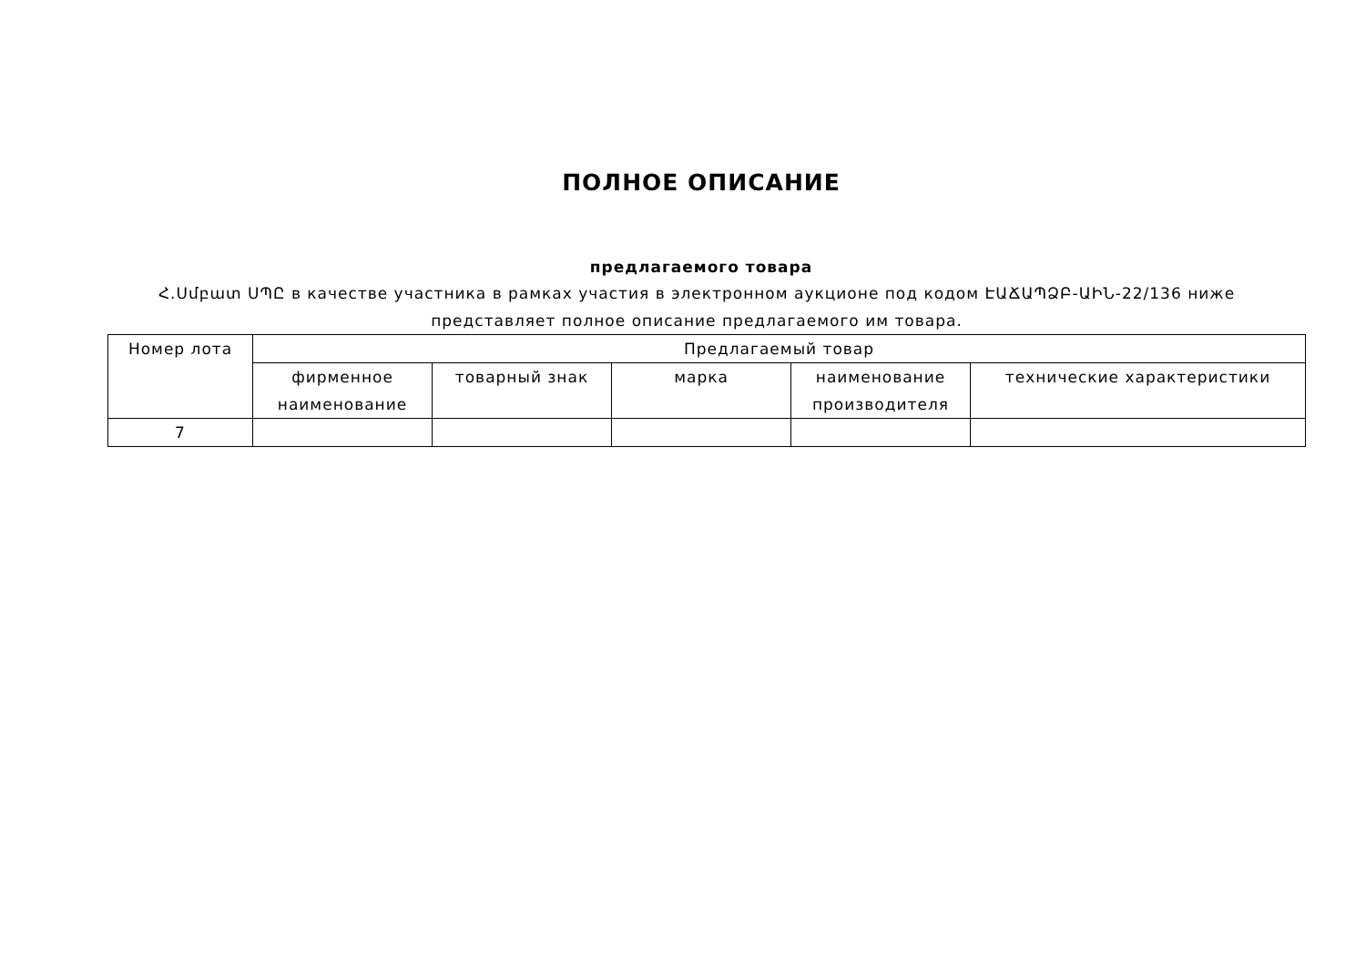ПОЛНОЕ ОПИСАНИЕ
предлагаемого товара
Հ.Սմբատ ՍՊԸ в качестве участника в рамках участия в электронном аукционе под кодом ԷԱՃԱՊՁԲ-ԱԻՆ-22/136 ниже представляет полное описание предлагаемого им товара.
| Номер лота | Предлагаемый товар | | | | |
| --- | --- | --- | --- | --- | --- |
| | фирменное наименование | товарный знак | марка | наименование производителя | технические характеристики |
| 7 | | | | | |